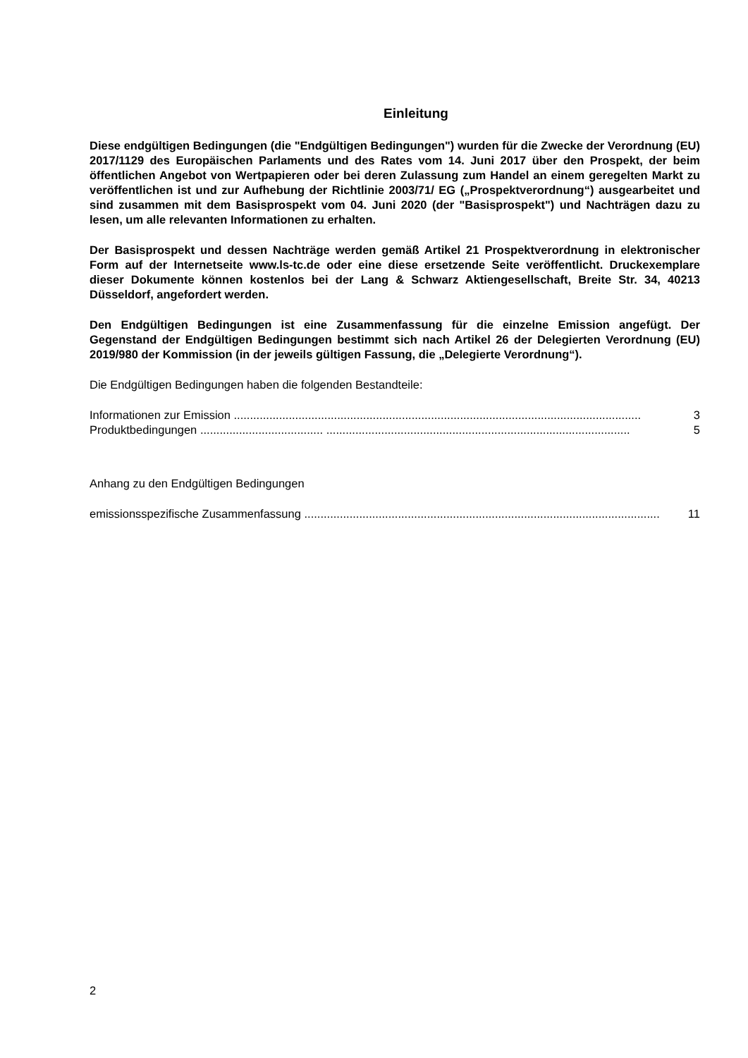Einleitung
Diese endgültigen Bedingungen (die "Endgültigen Bedingungen") wurden für die Zwecke der Verordnung (EU) 2017/1129 des Europäischen Parlaments und des Rates vom 14. Juni 2017 über den Prospekt, der beim öffentlichen Angebot von Wertpapieren oder bei deren Zulassung zum Handel an einem geregelten Markt zu veröffentlichen ist und zur Aufhebung der Richtlinie 2003/71/ EG („Prospektverordnung“) ausgearbeitet und sind zusammen mit dem Basisprospekt vom 04. Juni 2020 (der "Basisprospekt") und Nachträgen dazu zu lesen, um alle relevanten Informationen zu erhalten.
Der Basisprospekt und dessen Nachträge werden gemäß Artikel 21 Prospektverordnung in elektronischer Form auf der Internetseite www.ls-tc.de oder eine diese ersetzende Seite veröffentlicht. Druckexemplare dieser Dokumente können kostenlos bei der Lang & Schwarz Aktiengesellschaft, Breite Str. 34, 40213 Düsseldorf, angefordert werden.
Den Endgültigen Bedingungen ist eine Zusammenfassung für die einzelne Emission angefügt. Der Gegenstand der Endgültigen Bedingungen bestimmt sich nach Artikel 26 der Delegierten Verordnung (EU) 2019/980 der Kommission (in der jeweils gültigen Fassung, die „Delegierte Verordnung“).
Die Endgültigen Bedingungen haben die folgenden Bestandteile:
Informationen zur Emission .............................................................................................................................. 3
Produktbedingungen ...................................... .............................................................................................. 5
Anhang zu den Endgültigen Bedingungen
emissionsspezifische Zusammenfassung .............................................................................................................. 11
2